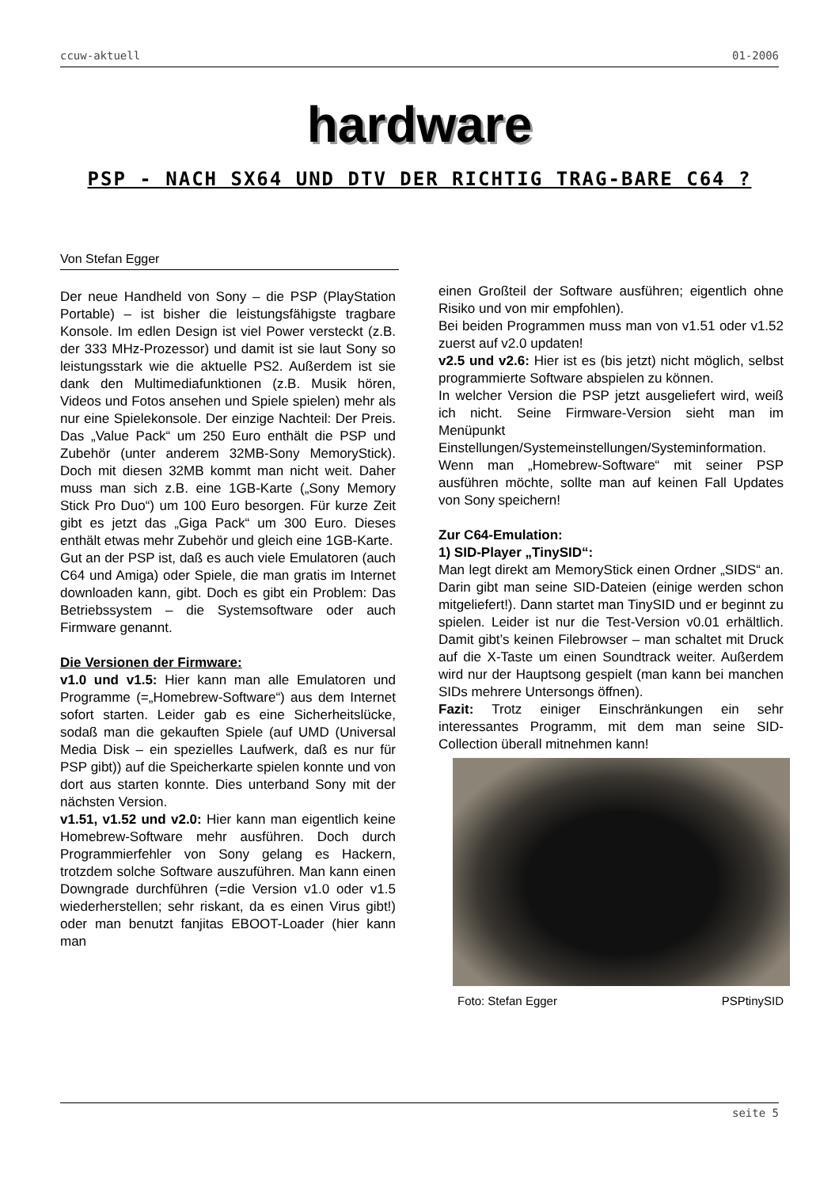ccuw-aktuell 01-2006
hardware
PSP - NACH SX64 UND DTV DER RICHTIG TRAG-BARE C64 ?
Von Stefan Egger
Der neue Handheld von Sony – die PSP (PlayStation Portable) – ist bisher die leistungsfähigste tragbare Konsole. Im edlen Design ist viel Power versteckt (z.B. der 333 MHz-Prozessor) und damit ist sie laut Sony so leistungsstark wie die aktuelle PS2. Außerdem ist sie dank den Multimediafunktionen (z.B. Musik hören, Videos und Fotos ansehen und Spiele spielen) mehr als nur eine Spielekonsole. Der einzige Nachteil: Der Preis. Das „Value Pack“ um 250 Euro enthält die PSP und Zubehör (unter anderem 32MB-Sony MemoryStick). Doch mit diesen 32MB kommt man nicht weit. Daher muss man sich z.B. eine 1GB-Karte („Sony Memory Stick Pro Duo“) um 100 Euro besorgen. Für kurze Zeit gibt es jetzt das „Giga Pack“ um 300 Euro. Dieses enthält etwas mehr Zubehör und gleich eine 1GB-Karte.
Gut an der PSP ist, daß es auch viele Emulatoren (auch C64 und Amiga) oder Spiele, die man gratis im Internet downloaden kann, gibt. Doch es gibt ein Problem: Das Betriebssystem – die Systemsoftware oder auch Firmware genannt.
Die Versionen der Firmware:
v1.0 und v1.5: Hier kann man alle Emulatoren und Programme (=„Homebrew-Software“) aus dem Internet sofort starten. Leider gab es eine Sicherheitslücke, sodaß man die gekauften Spiele (auf UMD (Universal Media Disk – ein spezielles Laufwerk, daß es nur für PSP gibt)) auf die Speicherkarte spielen konnte und von dort aus starten konnte. Dies unterband Sony mit der nächsten Version.
v1.51, v1.52 und v2.0: Hier kann man eigentlich keine Homebrew-Software mehr ausführen. Doch durch Programmierfehler von Sony gelang es Hackern, trotzdem solche Software auszuführen. Man kann einen Downgrade durchführen (=die Version v1.0 oder v1.5 wiederherstellen; sehr riskant, da es einen Virus gibt!) oder man benutzt fanjitas EBOOT-Loader (hier kann man
einen Großteil der Software ausführen; eigentlich ohne Risiko und von mir empfohlen).
Bei beiden Programmen muss man von v1.51 oder v1.52 zuerst auf v2.0 updaten!
v2.5 und v2.6: Hier ist es (bis jetzt) nicht möglich, selbst programmierte Software abspielen zu können.
In welcher Version die PSP jetzt ausgeliefert wird, weiß ich nicht. Seine Firmware-Version sieht man im Menüpunkt Einstellungen/Systemeinstellungen/Systeminformation.
Wenn man „Homebrew-Software“ mit seiner PSP ausführen möchte, sollte man auf keinen Fall Updates von Sony speichern!
Zur C64-Emulation:
1) SID-Player „TinySID“:
Man legt direkt am MemoryStick einen Ordner „SIDS“ an. Darin gibt man seine SID-Dateien (einige werden schon mitgeliefert!). Dann startet man TinySID und er beginnt zu spielen. Leider ist nur die Test-Version v0.01 erhältlich. Damit gibt’s keinen Filebrowser – man schaltet mit Druck auf die X-Taste um einen Soundtrack weiter. Außerdem wird nur der Hauptsong gespielt (man kann bei manchen SIDs mehrere Untersongs öffnen).
Fazit: Trotz einiger Einschränkungen ein sehr interessantes Programm, mit dem man seine SID-Collection überall mitnehmen kann!
Foto: Stefan Egger PSPtinySID
seite 5